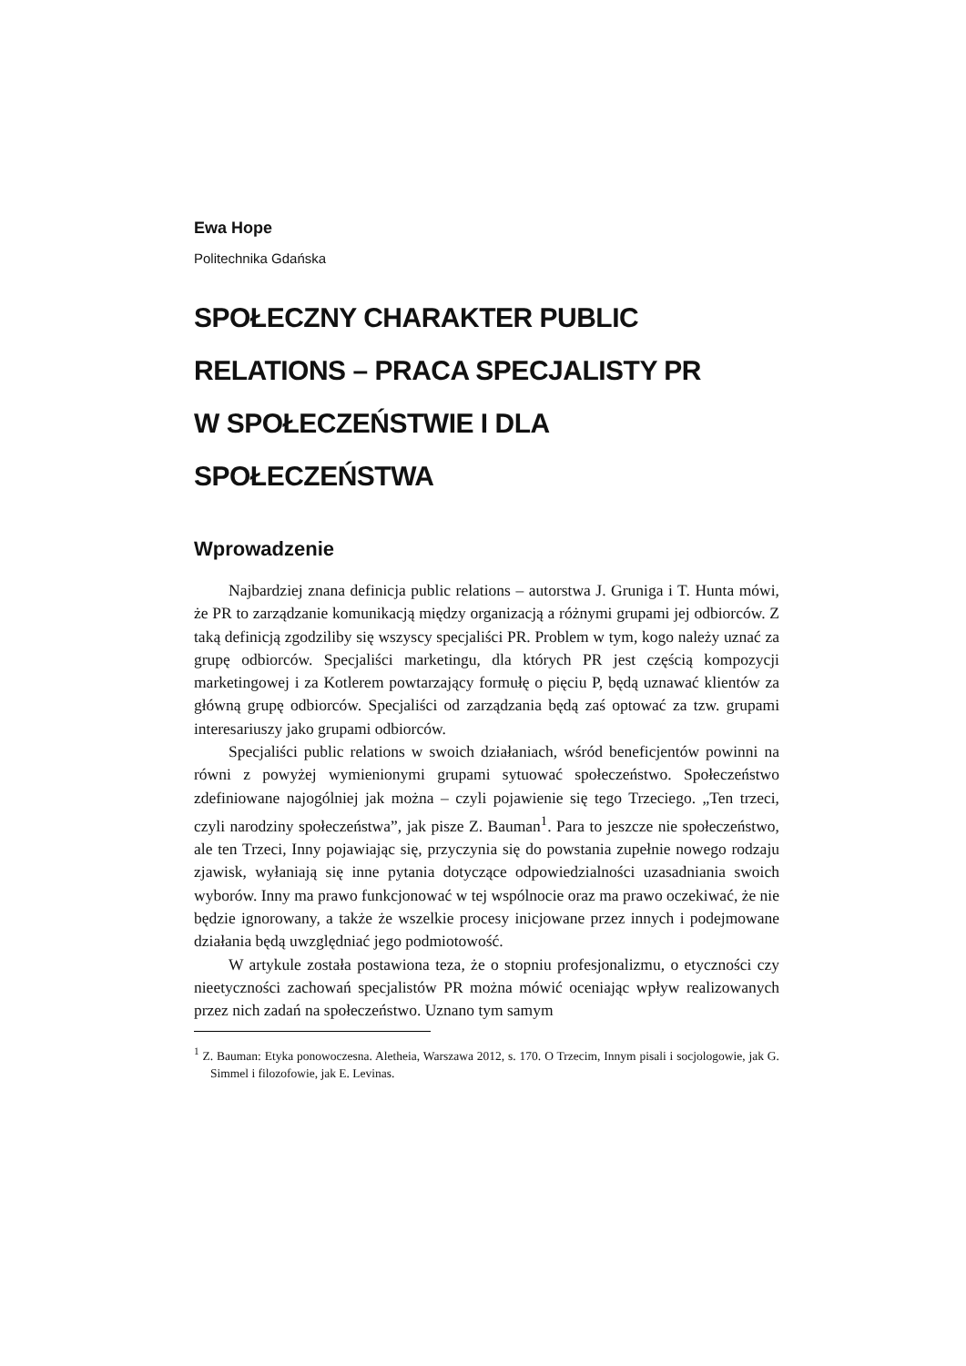Ewa Hope
Politechnika Gdańska
SPOŁECZNY CHARAKTER PUBLIC
RELATIONS – PRACA SPECJALISTY PR
W SPOŁECZEŃSTWIE I DLA SPOŁECZEŃSTWA
Wprowadzenie
Najbardziej znana definicja public relations – autorstwa J. Gruniga i T. Hunta mówi, że PR to zarządzanie komunikacją między organizacją a różnymi grupami jej odbiorców. Z taką definicją zgodziliby się wszyscy specjaliści PR. Problem w tym, kogo należy uznać za grupę odbiorców. Specjaliści marketingu, dla których PR jest częścią kompozycji marketingowej i za Kotlerem powtarzający formułę o pięciu P, będą uznawać klientów za główną grupę odbiorców. Specjaliści od zarządzania będą zaś optować za tzw. grupami interesariuszy jako grupami odbiorców.
Specjaliści public relations w swoich działaniach, wśród beneficjentów powinni na równi z powyżej wymienionymi grupami sytuować społeczeństwo. Społeczeństwo zdefiniowane najogólniej jak można – czyli pojawienie się tego Trzeciego. „Ten trzeci, czyli narodziny społeczeństwa”, jak pisze Z. Bauman<sup>1</sup>. Para to jeszcze nie społeczeństwo, ale ten Trzeci, Inny pojawiając się, przyczynia się do powstania zupełnie nowego rodzaju zjawisk, wyłaniają się inne pytania dotyczące odpowiedzialności uzasadniania swoich wyborów. Inny ma prawo funkcjonować w tej wspólnocie oraz ma prawo oczekiwać, że nie będzie ignorowany, a także że wszelkie procesy inicjowane przez innych i podejmowane działania będą uwzględniać jego podmiotowość.
W artykule została postawiona teza, że o stopniu profesjonalizmu, o etyczności czy nieetyczności zachowań specjalistów PR można mówić oceniając wpływ realizowanych przez nich zadań na społeczeństwo. Uznano tym samym
<sup>1</sup> Z. Bauman: Etyka ponowoczesna. Aletheia, Warszawa 2012, s. 170. O Trzecim, Innym pisali i socjologowie, jak G. Simmel i filozofowie, jak E. Levinas.